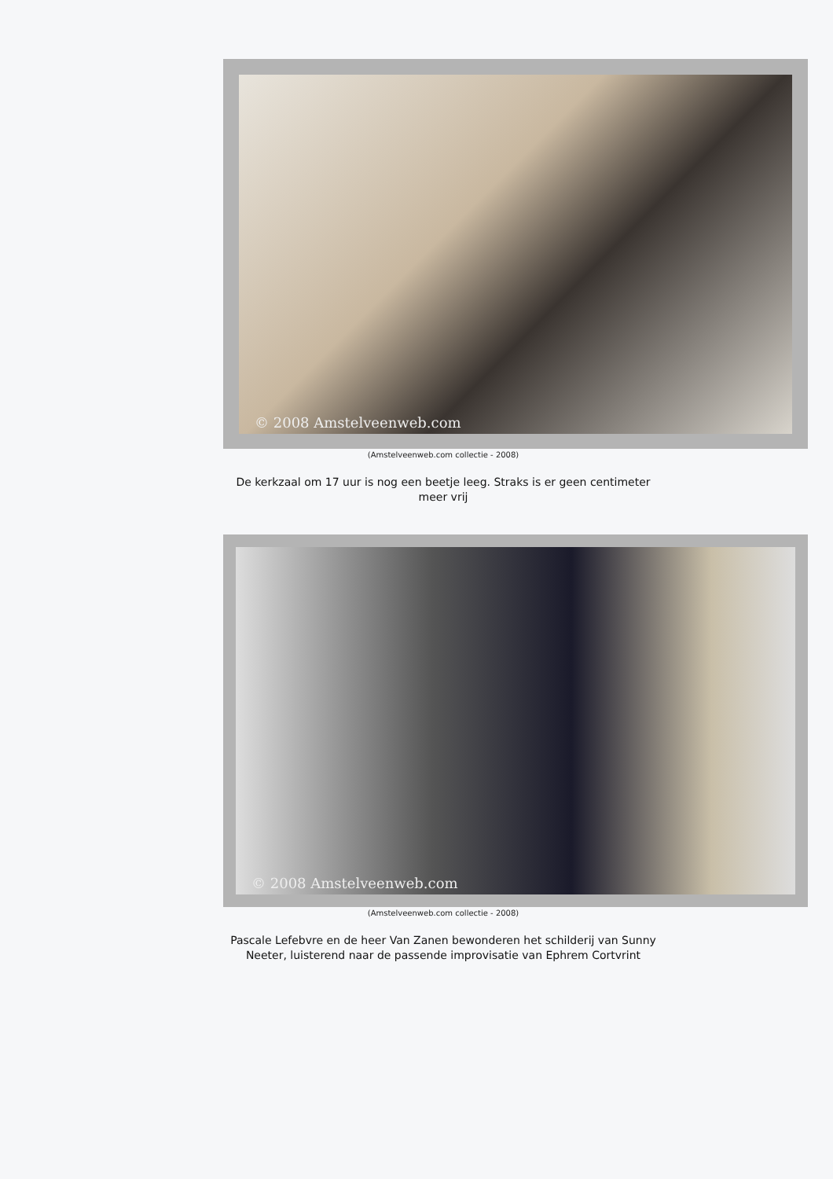© 2008 Amstelveenweb.com
(Amstelveenweb.com collectie - 2008)
De kerkzaal om 17 uur is nog een beetje leeg. Straks is er geen centimeter meer vrij
© 2008 Amstelveenweb.com
(Amstelveenweb.com collectie - 2008)
Pascale Lefebvre en de heer Van Zanen bewonderen het schilderij van Sunny Neeter, luisterend naar de passende improvisatie van Ephrem Cortvrint